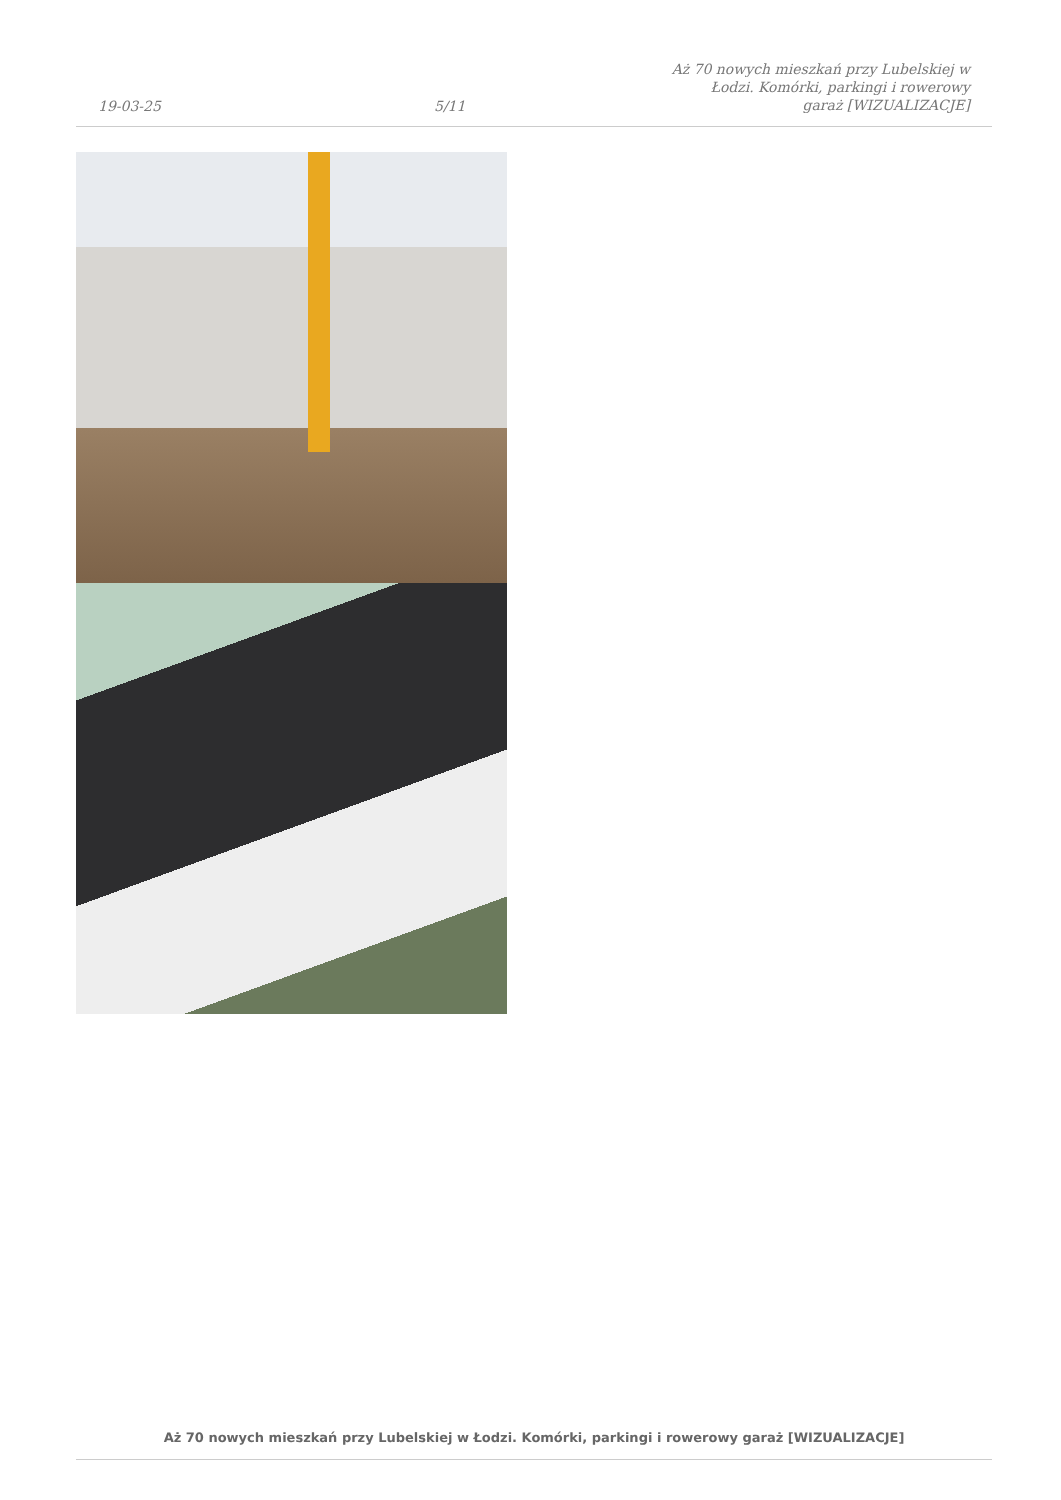19-03-25
5/11
Aż 70 nowych mieszkań przy Lubelskiej w Łodzi. Komórki, parkingi i rowerowy garaż [WIZUALIZACJE]
Aż 70 nowych mieszkań przy Lubelskiej w Łodzi. Komórki, parkingi i rowerowy garaż [WIZUALIZACJE]